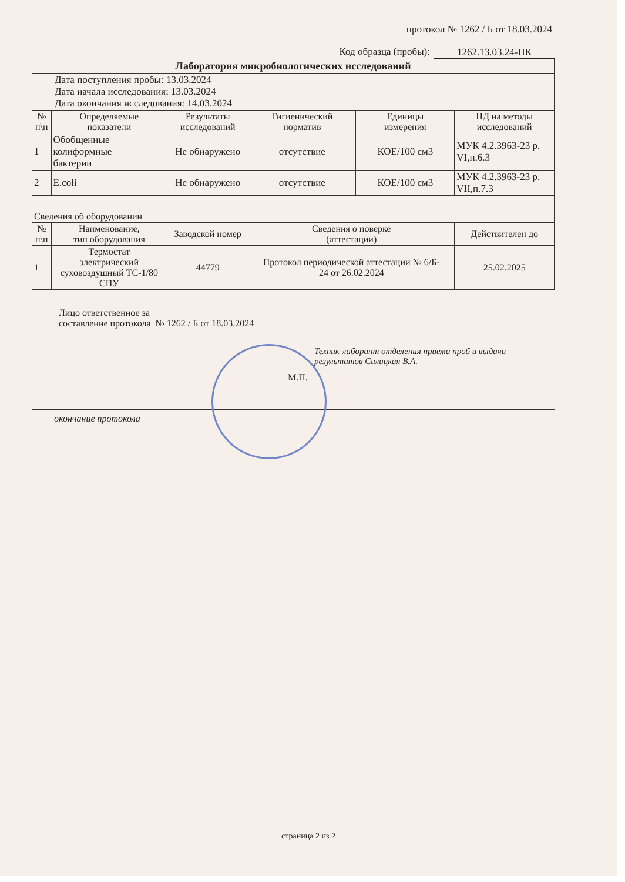протокол № 1262 / Б от 18.03.2024
Код образца (пробы): 1262.13.03.24-ПК
| Лаборатория микробиологических исследований | | | | | |
| Дата поступления пробы: 13.03.2024 Дата начала исследования: 13.03.2024 Дата окончания исследования: 14.03.2024 | | | | | |
| № п\п | Определяемые показатели | Результаты исследований | Гигиенический норматив | Единицы измерения | НД на методы исследований |
| 1 | Обобщенные колиформные бактерии | Не обнаружено | отсутствие | КОЕ/100 см3 | МУК 4.2.3963-23 р. VI,п.6.3 |
| 2 | E.coli | Не обнаружено | отсутствие | КОЕ/100 см3 | МУК 4.2.3963-23 р. VII,п.7.3 |
| Сведения об оборудовании | | | | | |
| № п\п | Наименование, тип оборудования | Заводской номер | Сведения о поверке (аттестации) | | Действителен до |
| 1 | Термостат электрический суховоздушный ТС-1/80 СПУ | 44779 | Протокол периодической аттестации № 6/Б- 24 от 26.02.2024 | | 25.02.2025 |
Лицо ответственное за
составление протокола № 1262 / Б от 18.03.2024
Техник-лаборант отделения приема проб и выдачи
результатов Силицкая В.А.
М.П.
окончание протокола
страница 2 из 2